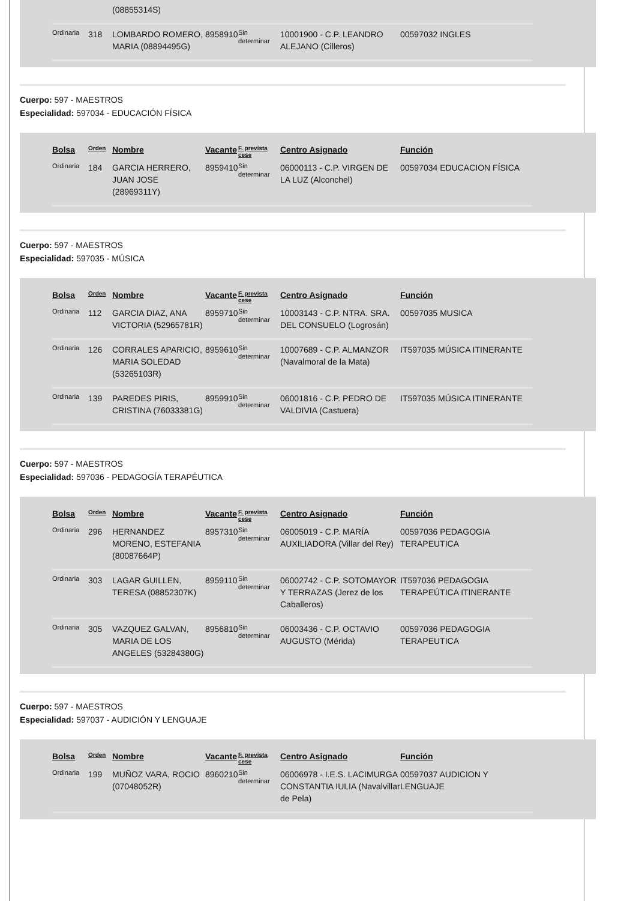| | | (08855314S) | | | | |
| Ordinaria | 318 | LOMBARDO ROMERO, MARIA (08894495G) | 8958910 | Sin determinar | 10001900 - C.P. LEANDRO ALEJANO (Cilleros) | 00597032 INGLES |
Cuerpo: 597 - MAESTROS
Especialidad: 597034 - EDUCACIÓN FÍSICA
| Bolsa | Orden | Nombre | Vacante | F. prevista cese | Centro Asignado | Función |
| --- | --- | --- | --- | --- | --- | --- |
| Ordinaria | 184 | GARCIA HERRERO, JUAN JOSE (28969311Y) | 8959410 | Sin determinar | 06000113 - C.P. VIRGEN DE LA LUZ (Alconchel) | 00597034 EDUCACION FÍSICA |
Cuerpo: 597 - MAESTROS
Especialidad: 597035 - MÚSICA
| Bolsa | Orden | Nombre | Vacante | F. prevista cese | Centro Asignado | Función |
| --- | --- | --- | --- | --- | --- | --- |
| Ordinaria | 112 | GARCIA DIAZ, ANA VICTORIA (52965781R) | 8959710 | Sin determinar | 10003143 - C.P. NTRA. SRA. DEL CONSUELO (Logrosán) | 00597035 MUSICA |
| Ordinaria | 126 | CORRALES APARICIO, MARIA SOLEDAD (53265103R) | 8959610 | Sin determinar | 10007689 - C.P. ALMANZOR (Navalmoral de la Mata) | IT597035 MÚSICA ITINERANTE |
| Ordinaria | 139 | PAREDES PIRIS, CRISTINA (76033381G) | 8959910 | Sin determinar | 06001816 - C.P. PEDRO DE VALDIVIA (Castuera) | IT597035 MÚSICA ITINERANTE |
Cuerpo: 597 - MAESTROS
Especialidad: 597036 - PEDAGOGÍA TERAPÉUTICA
| Bolsa | Orden | Nombre | Vacante | F. prevista cese | Centro Asignado | Función |
| --- | --- | --- | --- | --- | --- | --- |
| Ordinaria | 296 | HERNANDEZ MORENO, ESTEFANIA (80087664P) | 8957310 | Sin determinar | 06005019 - C.P. MARÍA AUXILIADORA (Villar del Rey) | 00597036 PEDAGOGIA TERAPEUTICA |
| Ordinaria | 303 | LAGAR GUILLEN, TERESA (08852307K) | 8959110 | Sin determinar | 06002742 - C.P. SOTOMAYOR Y TERRAZAS (Jerez de los Caballeros) | IT597036 PEDAGOGIA TERAPEÚTICA ITINERANTE |
| Ordinaria | 305 | VAZQUEZ GALVAN, MARIA DE LOS ANGELES (53284380G) | 8956810 | Sin determinar | 06003436 - C.P. OCTAVIO AUGUSTO (Mérida) | 00597036 PEDAGOGIA TERAPEUTICA |
Cuerpo: 597 - MAESTROS
Especialidad: 597037 - AUDICIÓN Y LENGUAJE
| Bolsa | Orden | Nombre | Vacante | F. prevista cese | Centro Asignado | Función |
| --- | --- | --- | --- | --- | --- | --- |
| Ordinaria | 199 | MUÑOZ VARA, ROCIO (07048052R) | 8960210 | Sin determinar | 06006978 - I.E.S. LACIMURGA CONSTANTIA IULIA (Navalvillar de Pela) | 00597037 AUDICION Y LENGUAJE |